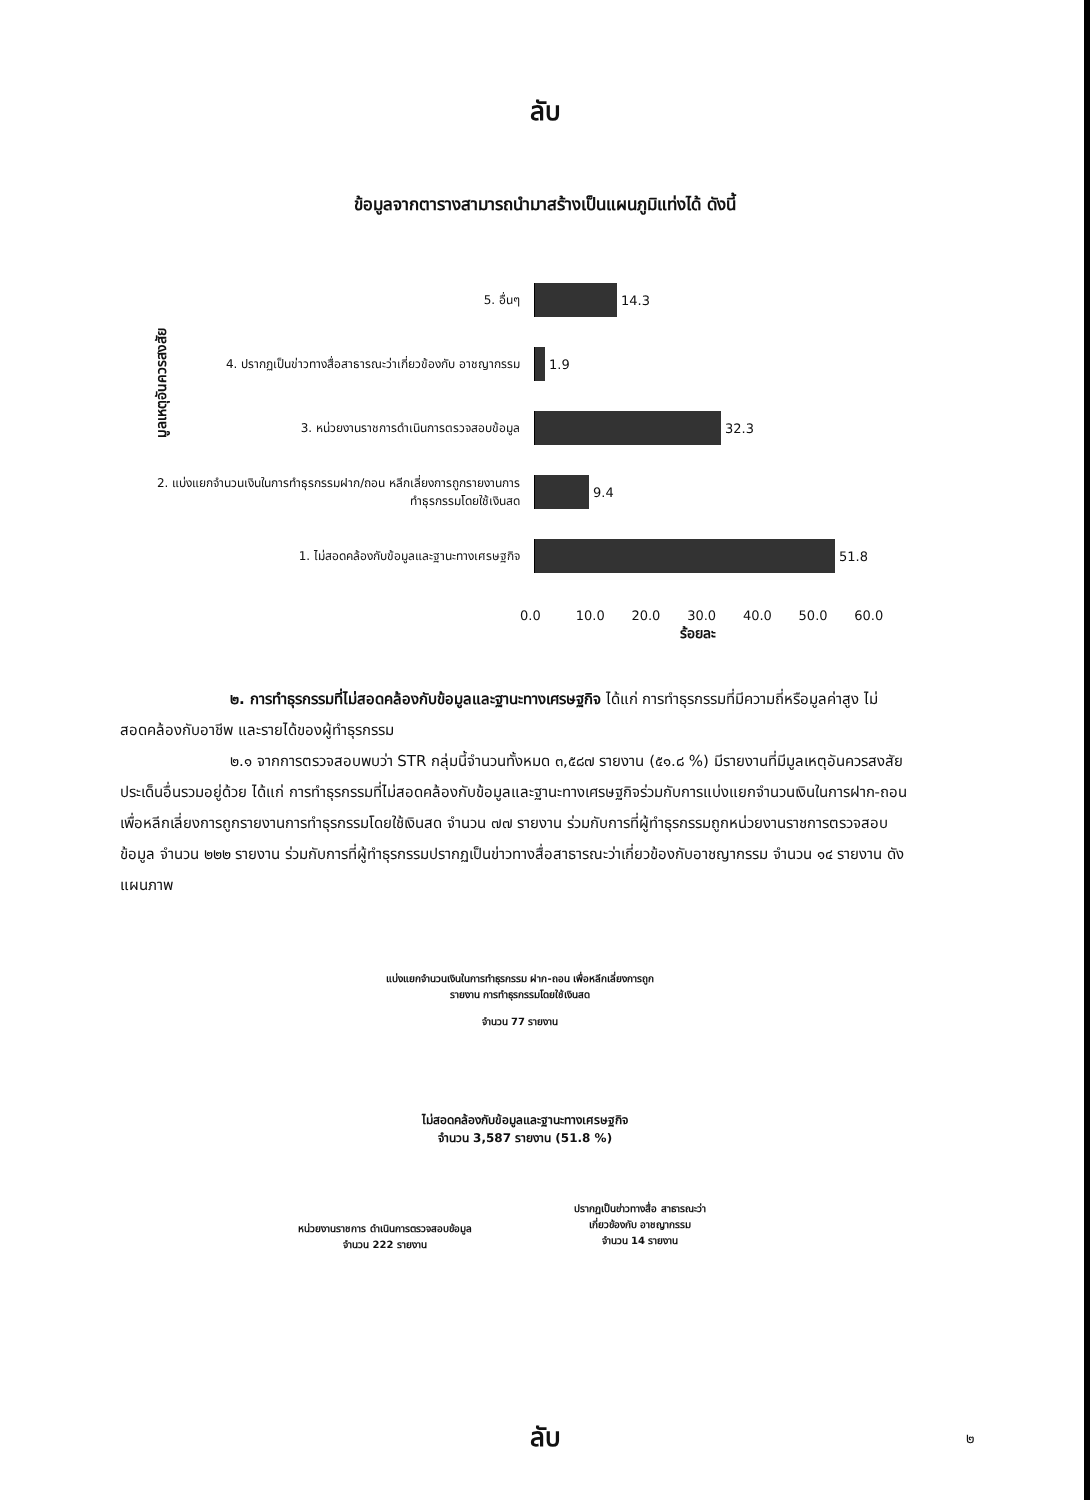ลับ
ข้อมูลจากตารางสามารถนำมาสร้างเป็นแผนภูมิแท่งได้ ดังนี้
มูลเหตุอันควรสงสัย
5. อื่นๆ 14.3
4. ปรากฏเป็นข่าวทางสื่อสาธารณะว่าเกี่ยวข้องกับ อาชญากรรม
1.9
3. หน่วยงานราชการดำเนินการตรวจสอบข้อมูล 32.3
2. แบ่งแยกจำนวนเงินในการทำธุรกรรมฝาก/ถอน หลีกเลี่ยงการถูกรายงานการทำธุรกรรมโดยใช้เงินสด
9.4
1. ไม่สอดคล้องกับข้อมูลและฐานะทางเศรษฐกิจ 51.8
0.0 10.0 20.0 30.0 40.0 50.0 60.0
ร้อยละ
๒. การทำธุรกรรมที่ไม่สอดคล้องกับข้อมูลและฐานะทางเศรษฐกิจ ได้แก่ การทำธุรกรรมที่มีความถี่หรือมูลค่าสูง ไม่สอดคล้องกับอาชีพ และรายได้ของผู้ทำธุรกรรม
๒.๑ จากการตรวจสอบพบว่า STR กลุ่มนี้จำนวนทั้งหมด ๓,๕๘๗ รายงาน (๕๑.๘ %) มีรายงานที่มีมูลเหตุอันควรสงสัยประเด็นอื่นรวมอยู่ด้วย ได้แก่ การทำธุรกรรมที่ไม่สอดคล้องกับข้อมูลและฐานะทางเศรษฐกิจร่วมกับการแบ่งแยกจำนวนเงินในการฝาก-ถอนเพื่อหลีกเลี่ยงการถูกรายงานการทำธุรกรรมโดยใช้เงินสด จำนวน ๗๗ รายงาน ร่วมกับการที่ผู้ทำธุรกรรมถูกหน่วยงานราชการตรวจสอบข้อมูล จำนวน ๒๒๒ รายงาน ร่วมกับการที่ผู้ทำธุรกรรมปรากฏเป็นข่าวทางสื่อสาธารณะว่าเกี่ยวข้องกับอาชญากรรม จำนวน ๑๔ รายงาน ดังแผนภาพ
แบ่งแยกจำนวนเงินในการทำธุรกรรม ฝาก-ถอน เพื่อหลีกเลี่ยงการถูกรายงาน การทำธุรกรรมโดยใช้เงินสด
จำนวน 77 รายงาน
ไม่สอดคล้องกับข้อมูลและฐานะทางเศรษฐกิจ
จำนวน 3,587 รายงาน (51.8 %)
หน่วยงานราชการ ดำเนินการตรวจสอบข้อมูล จำนวน 222 รายงาน
ปรากฏเป็นข่าวทางสื่อ สาธารณะว่าเกี่ยวข้องกับ อาชญากรรม
จำนวน 14 รายงาน
ลับ ๒